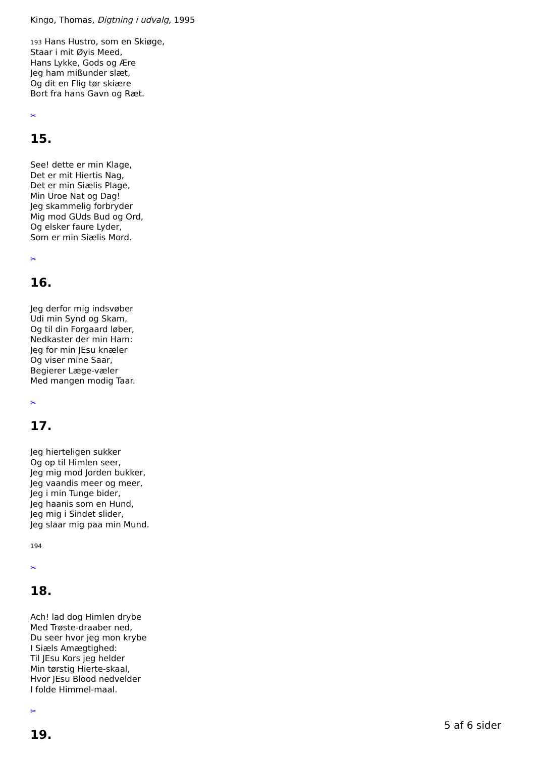Kingo, Thomas, Digtning i udvalg, 1995
193 Hans Hustro, som en Skiøge,
Staar i mit Øyis Meed,
Hans Lykke, Gods og Ære
Jeg ham mißunder slæt,
Og dit en Flig tør skiære
Bort fra hans Gavn og Ræt.
✂
15.
See! dette er min Klage,
Det er mit Hiertis Nag,
Det er min Siælis Plage,
Min Uroe Nat og Dag!
Jeg skammelig forbryder
Mig mod GUds Bud og Ord,
Og elsker faure Lyder,
Som er min Siælis Mord.
✂
16.
Jeg derfor mig indsvøber
Udi min Synd og Skam,
Og til din Forgaard løber,
Nedkaster der min Ham:
Jeg for min JEsu knæler
Og viser mine Saar,
Begierer Læge-væler
Med mangen modig Taar.
✂
17.
Jeg hierteligen sukker
Og op til Himlen seer,
Jeg mig mod Jorden bukker,
Jeg vaandis meer og meer,
Jeg i min Tunge bider,
Jeg haanis som en Hund,
Jeg mig i Sindet slider,
Jeg slaar mig paa min Mund.
194
✂
18.
Ach! lad dog Himlen drybe
Med Trøste-draaber ned,
Du seer hvor jeg mon krybe
I Siæls Amægtighed:
Til JEsu Kors jeg helder
Min tørstig Hierte-skaal,
Hvor JEsu Blood nedvelder
I folde Himmel-maal.
✂
19.
5 af 6 sider